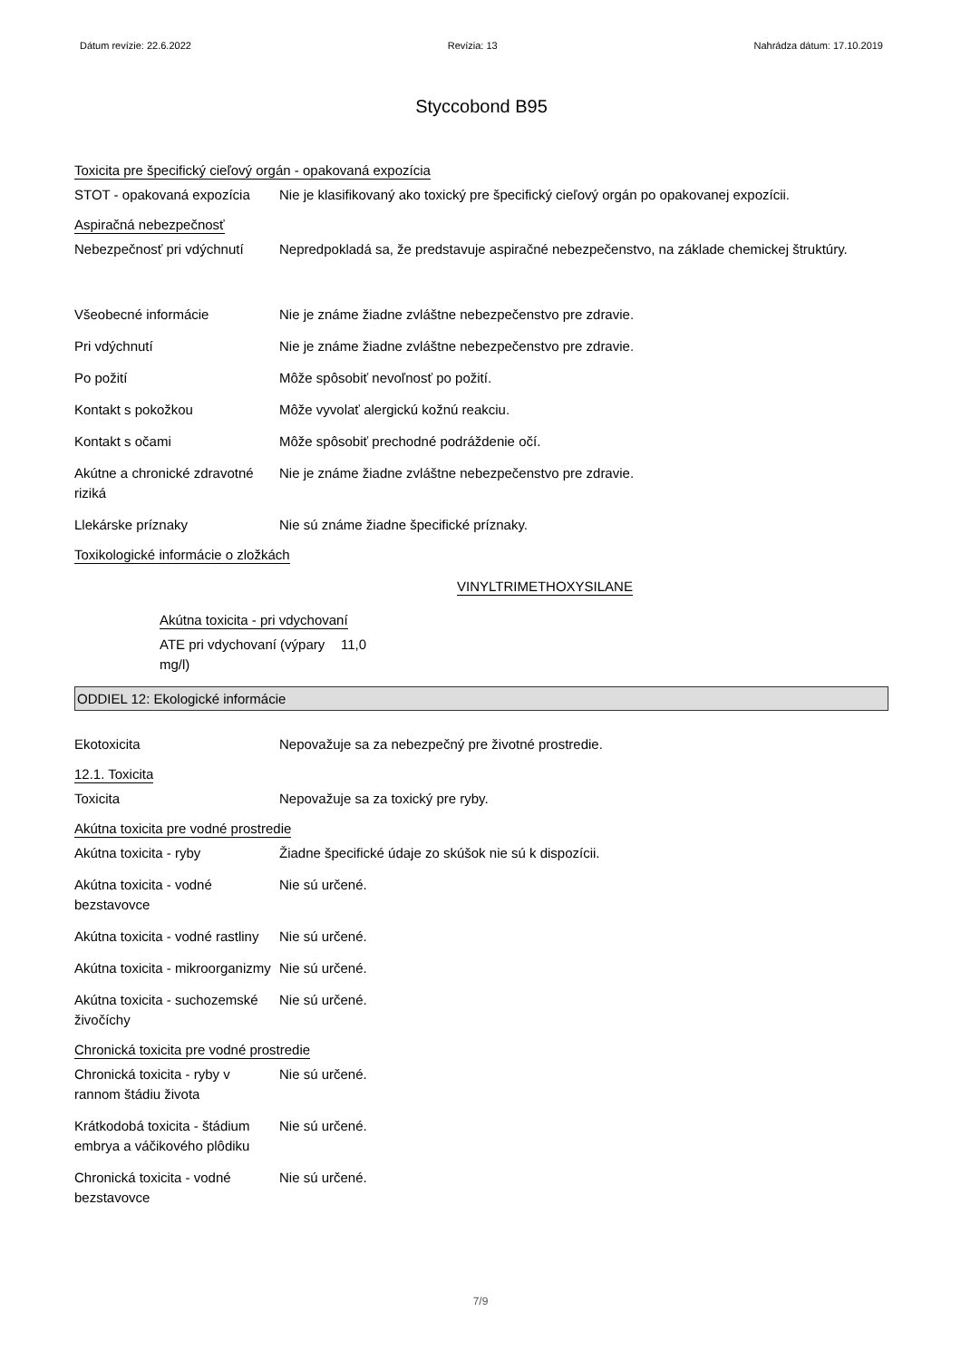Dátum revízie: 22.6.2022 Revízia: 13 Nahrádza dátum: 17.10.2019
Styccobond B95
Toxicita pre špecifický cieľový orgán - opakovaná expozícia
STOT - opakovaná expozícia
Nie je klasifikovaný ako toxický pre špecifický cieľový orgán po opakovanej expozícii.
Aspiračná nebezpečnosť
Nebezpečnosť pri vdýchnutí
Nepredpokladá sa, že predstavuje aspiračné nebezpečenstvo, na základe chemickej štruktúry.
Všeobecné informácie Nie je známe žiadne zvláštne nebezpečenstvo pre zdravie.
Pri vdýchnutí Nie je známe žiadne zvláštne nebezpečenstvo pre zdravie.
Po požití Môže spôsobiť nevoľnosť po požití.
Kontakt s pokožkou Môže vyvolať alergickú kožnú reakciu.
Kontakt s očami Môže spôsobiť prechodné podráždenie očí.
Akútne a chronické zdravotné riziká
Nie je známe žiadne zvláštne nebezpečenstvo pre zdravie.
Llekárske príznaky Nie sú známe žiadne špecifické príznaky.
Toxikologické informácie o zložkách
VINYLTRIMETHOXYSILANE
Akútna toxicita - pri vdychovaní
ATE pri vdychovaní (výpary mg/l)
11,0
ODDIEL 12: Ekologické informácie
Ekotoxicita Nepovažuje sa za nebezpečný pre životné prostredie.
12.1. Toxicita
Toxicita Nepovažuje sa za toxický pre ryby.
Akútna toxicita pre vodné prostredie
Akútna toxicita - ryby Žiadne špecifické údaje zo skúšok nie sú k dispozícii.
Akútna toxicita - vodné bezstavovce
Nie sú určené.
Akútna toxicita - vodné rastliny
Nie sú určené.
Akútna toxicita - mikroorganizmy
Nie sú určené.
Akútna toxicita - suchozemské živočíchy
Nie sú určené.
Chronická toxicita pre vodné prostredie
Chronická toxicita - ryby v rannom štádiu života
Nie sú určené.
Krátkodobá toxicita - štádium embrya a váčikového plôdiku
Nie sú určené.
Chronická toxicita - vodné bezstavovce
Nie sú určené.
7/9